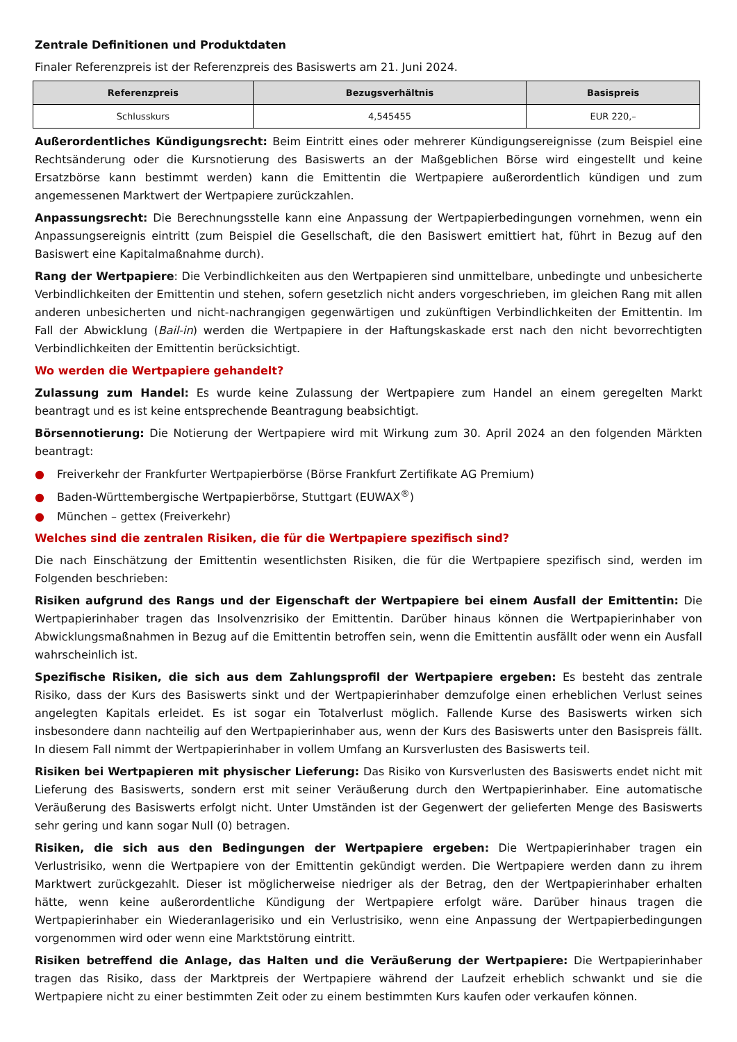Zentrale Definitionen und Produktdaten
Finaler Referenzpreis ist der Referenzpreis des Basiswerts am 21. Juni 2024.
| Referenzpreis | Bezugsverhältnis | Basispreis |
| --- | --- | --- |
| Schlusskurs | 4,545455 | EUR 220,– |
Außerordentliches Kündigungsrecht: Beim Eintritt eines oder mehrerer Kündigungsereignisse (zum Beispiel eine Rechtsänderung oder die Kursnotierung des Basiswerts an der Maßgeblichen Börse wird eingestellt und keine Ersatzbörse kann bestimmt werden) kann die Emittentin die Wertpapiere außerordentlich kündigen und zum angemessenen Marktwert der Wertpapiere zurückzahlen.
Anpassungsrecht: Die Berechnungsstelle kann eine Anpassung der Wertpapierbedingungen vornehmen, wenn ein Anpassungsereignis eintritt (zum Beispiel die Gesellschaft, die den Basiswert emittiert hat, führt in Bezug auf den Basiswert eine Kapitalmaßnahme durch).
Rang der Wertpapiere: Die Verbindlichkeiten aus den Wertpapieren sind unmittelbare, unbedingte und unbesicherte Verbindlichkeiten der Emittentin und stehen, sofern gesetzlich nicht anders vorgeschrieben, im gleichen Rang mit allen anderen unbesicherten und nicht-nachrangigen gegenwärtigen und zukünftigen Verbindlichkeiten der Emittentin. Im Fall der Abwicklung (Bail-in) werden die Wertpapiere in der Haftungskaskade erst nach den nicht bevorrechtigten Verbindlichkeiten der Emittentin berücksichtigt.
Wo werden die Wertpapiere gehandelt?
Zulassung zum Handel: Es wurde keine Zulassung der Wertpapiere zum Handel an einem geregelten Markt beantragt und es ist keine entsprechende Beantragung beabsichtigt.
Börsennotierung: Die Notierung der Wertpapiere wird mit Wirkung zum 30. April 2024 an den folgenden Märkten beantragt:
● Freiverkehr der Frankfurter Wertpapierbörse (Börse Frankfurt Zertifikate AG Premium)
● Baden-Württembergische Wertpapierbörse, Stuttgart (EUWAX<sup>®</sup>)
● München – gettex (Freiverkehr)
Welches sind die zentralen Risiken, die für die Wertpapiere spezifisch sind?
Die nach Einschätzung der Emittentin wesentlichsten Risiken, die für die Wertpapiere spezifisch sind, werden im Folgenden beschrieben:
Risiken aufgrund des Rangs und der Eigenschaft der Wertpapiere bei einem Ausfall der Emittentin: Die Wertpapierinhaber tragen das Insolvenzrisiko der Emittentin. Darüber hinaus können die Wertpapierinhaber von Abwicklungsmaßnahmen in Bezug auf die Emittentin betroffen sein, wenn die Emittentin ausfällt oder wenn ein Ausfall wahrscheinlich ist.
Spezifische Risiken, die sich aus dem Zahlungsprofil der Wertpapiere ergeben: Es besteht das zentrale Risiko, dass der Kurs des Basiswerts sinkt und der Wertpapierinhaber demzufolge einen erheblichen Verlust seines angelegten Kapitals erleidet. Es ist sogar ein Totalverlust möglich. Fallende Kurse des Basiswerts wirken sich insbesondere dann nachteilig auf den Wertpapierinhaber aus, wenn der Kurs des Basiswerts unter den Basispreis fällt. In diesem Fall nimmt der Wertpapierinhaber in vollem Umfang an Kursverlusten des Basiswerts teil.
Risiken bei Wertpapieren mit physischer Lieferung: Das Risiko von Kursverlusten des Basiswerts endet nicht mit Lieferung des Basiswerts, sondern erst mit seiner Veräußerung durch den Wertpapierinhaber. Eine automatische Veräußerung des Basiswerts erfolgt nicht. Unter Umständen ist der Gegenwert der gelieferten Menge des Basiswerts sehr gering und kann sogar Null (0) betragen.
Risiken, die sich aus den Bedingungen der Wertpapiere ergeben: Die Wertpapierinhaber tragen ein Verlustrisiko, wenn die Wertpapiere von der Emittentin gekündigt werden. Die Wertpapiere werden dann zu ihrem Marktwert zurückgezahlt. Dieser ist möglicherweise niedriger als der Betrag, den der Wertpapierinhaber erhalten hätte, wenn keine außerordentliche Kündigung der Wertpapiere erfolgt wäre. Darüber hinaus tragen die Wertpapierinhaber ein Wiederanlagerisiko und ein Verlustrisiko, wenn eine Anpassung der Wertpapierbedingungen vorgenommen wird oder wenn eine Marktstörung eintritt.
Risiken betreffend die Anlage, das Halten und die Veräußerung der Wertpapiere: Die Wertpapierinhaber tragen das Risiko, dass der Marktpreis der Wertpapiere während der Laufzeit erheblich schwankt und sie die Wertpapiere nicht zu einer bestimmten Zeit oder zu einem bestimmten Kurs kaufen oder verkaufen können.